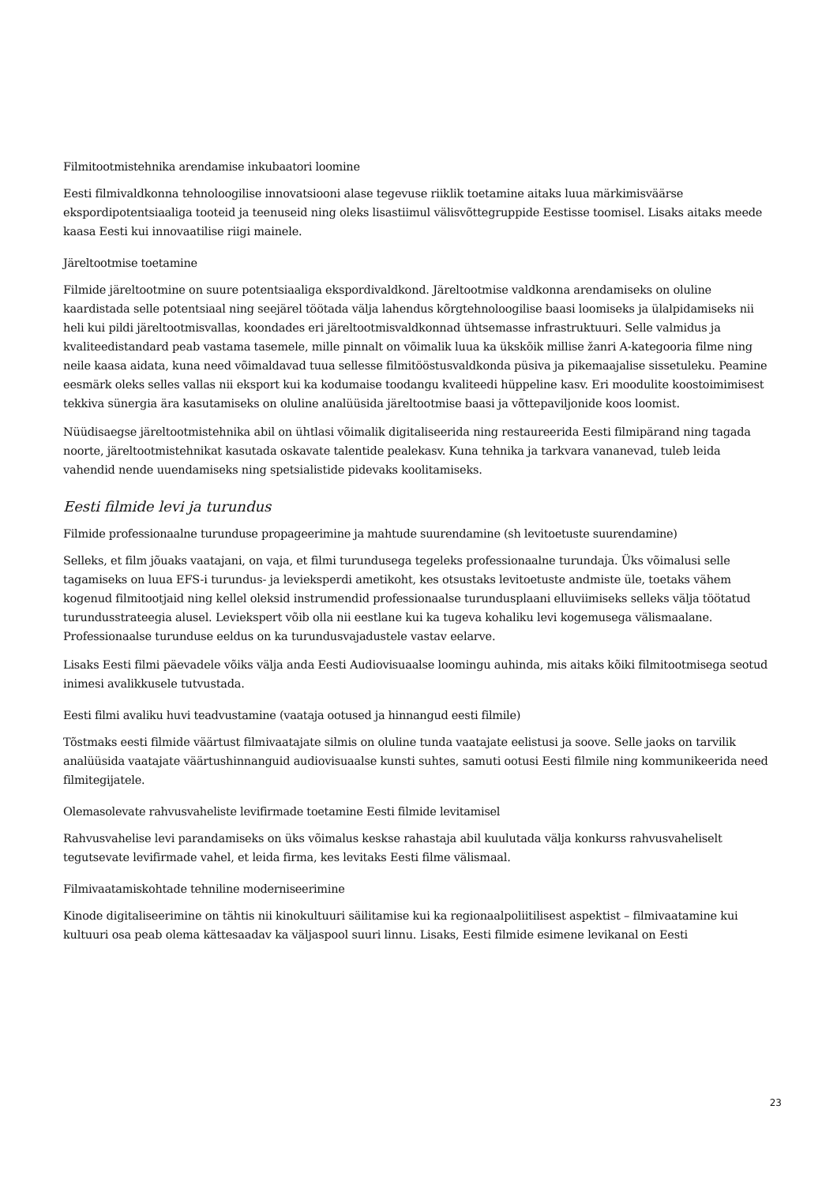Filmitootmistehnika arendamise inkubaatori loomine
Eesti filmivaldkonna tehnoloogilise innovatsiooni alase tegevuse riiklik toetamine aitaks luua märkimisväärse ekspordipotentsiaaliga tooteid ja teenuseid ning oleks lisastiimul välisvõttegruppide Eestisse toomisel. Lisaks aitaks meede kaasa Eesti kui innovaatilise riigi mainele.
Järeltootmise toetamine
Filmide järeltootmine on suure potentsiaaliga ekspordivaldkond. Järeltootmise valdkonna arendamiseks on oluline kaardistada selle potentsiaal ning seejärel töötada välja lahendus kõrgtehnoloogilise baasi loomiseks ja ülalpidamiseks nii heli kui pildi järeltootmisvallas, koondades eri järeltootmisvaldkonnad ühtsemasse infrastruktuuri. Selle valmidus ja kvaliteedistandard peab vastama tasemele, mille pinnalt on võimalik luua ka ükskõik millise žanri A-kategooria filme ning neile kaasa aidata, kuna need võimaldavad tuua sellesse filmitööstusvaldkonda püsiva ja pikemaajalise sissetuleku. Peamine eesmärk oleks selles vallas nii eksport kui ka kodumaise toodangu kvaliteedi hüppeline kasv. Eri moodulite koostoimimisest tekkiva sünergia ära kasutamiseks on oluline analüüsida järeltootmise baasi ja võttepaviljonide koos loomist.
Nüüdisaegse järeltootmistehnika abil on ühtlasi võimalik digitaliseerida ning restaureerida Eesti filmipärand ning tagada noorte, järeltootmistehnikat kasutada oskavate talentide pealekasv. Kuna tehnika ja tarkvara vananevad, tuleb leida vahendid nende uuendamiseks ning spetsialistide pidevaks koolitamiseks.
Eesti filmide levi ja turundus
Filmide professionaalne turunduse propageerimine ja mahtude suurendamine (sh levitoetuste suurendamine)
Selleks, et film jõuaks vaatajani, on vaja, et filmi turundusega tegeleks professionaalne turundaja. Üks võimalusi selle tagamiseks on luua EFS-i turundus- ja levieksperdi ametikoht, kes otsustaks levitoetuste andmiste üle, toetaks vähem kogenud filmitootjaid ning kellel oleksid instrumendid professionaalse turundusplaani elluviimiseks selleks välja töötatud turundusstrateegia alusel. Leviekspert võib olla nii eestlane kui ka tugeva kohaliku levi kogemusega välismaalane. Professionaalse turunduse eeldus on ka turundusvajadustele vastav eelarve.
Lisaks Eesti filmi päevadele võiks välja anda Eesti Audiovisuaalse loomingu auhinda, mis aitaks kõiki filmitootmisega seotud inimesi avalikkusele tutvustada.
Eesti filmi avaliku huvi teadvustamine (vaataja ootused ja hinnangud eesti filmile)
Tõstmaks eesti filmide väärtust filmivaatajate silmis on oluline tunda vaatajate eelistusi ja soove. Selle jaoks on tarvilik analüüsida vaatajate väärtushinnanguid audiovisuaalse kunsti suhtes, samuti ootusi Eesti filmile ning kommunikeerida need filmitegijatele.
Olemasolevate rahvusvaheliste levifirmade toetamine Eesti filmide levitamisel
Rahvusvahelise levi parandamiseks on üks võimalus keskse rahastaja abil kuulutada välja konkurss rahvusvaheliselt tegutsevate levifirmade vahel, et leida firma, kes levitaks Eesti filme välismaal.
Filmivaatamiskohtade tehniline moderniseerimine
Kinode digitaliseerimine on tähtis nii kinokultuuri säilitamise kui ka regionaalpoliitilisest aspektist – filmivaatamine kui kultuuri osa peab olema kättesaadav ka väljaspool suuri linnu. Lisaks, Eesti filmide esimene levikanal on Eesti
23